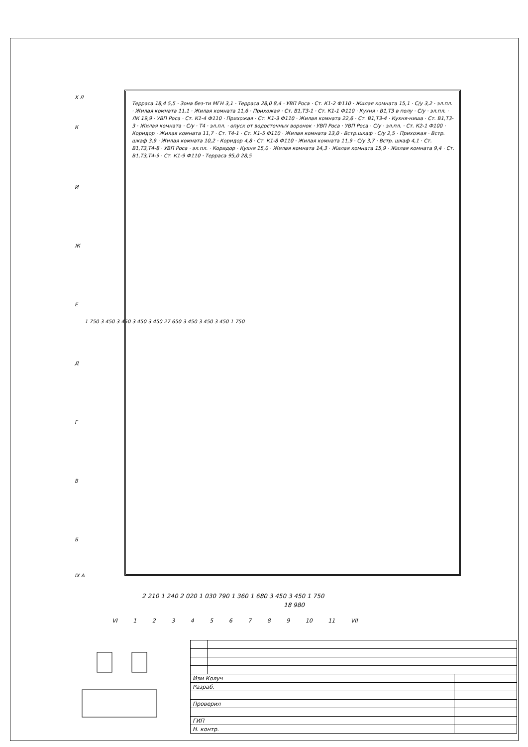Терраса 18,4 5,5 · Зона без-ти МГН 3,1 · Терраса 28,0 8,4 · УВП Роса · Ст. К1-2 Ф110 · Жилая комната 15,1 · С/у 3,2 · эл.пл. · Жилая комната 11,1 · Жилая комната 11,6 · Прихожая · Ст. В1,Т3-1 · Ст. К1-1 Ф110 · Кухня · В1,Т3 в полу · С/у · эл.пл. · ЛК 19,9 · УВП Роса · Ст. К1-4 Ф110 · Прихожая · Ст. К1-3 Ф110 · Жилая комната 22,6 · Ст. В1,Т3-4 · Кухня-ниша · Ст. В1,Т3-3 · Жилая комната · С/у · Т4 · эл.пл. · опуск от водосточных воронок · УВП Роса · УВП Роса · С/у · эл.пл. · Ст. К2-1 Ф100 · Коридор · Жилая комната 11,7 · Ст. Т4-1 · Ст. К1-5 Ф110 · Жилая комната 13,0 · Встр.шкаф · С/у 2,5 · Прихожая · Встр. шкаф 3,9 · Жилая комната 10,2 · Коридор 4,8 · Ст. К1-8 Ф110 · Жилая комната 11,9 · С/у 3,7 · Встр. шкаф 4,1 · Ст. В1,Т3,Т4-8 · УВП Роса · эл.пл. · Коридор · Кухня 15,0 · Жилая комната 14,3 · Жилая комната 15,9 · Жилая комната 9,4 · Ст. В1,Т3,Т4-9 · Ст. К1-9 Ф110 · Терраса 95,0 28,5
Х Л
К
И
Ж
Е
Д
Г
В
Б
IX А
1 750 3 450 3 450 3 450 3 450 27 650 3 450 3 450 3 450 1 750
2 210 1 240 2 020 1 030 790 1 360 1 680 3 450 3 450 1 750
18 980
VI 1 2 3 4 5 6 7 8 9 10 11 VII
| Изм Колуч | | |
| Разраб. | | |
| Проверил | | |
| ГИП | | |
| Н. контр. | | |